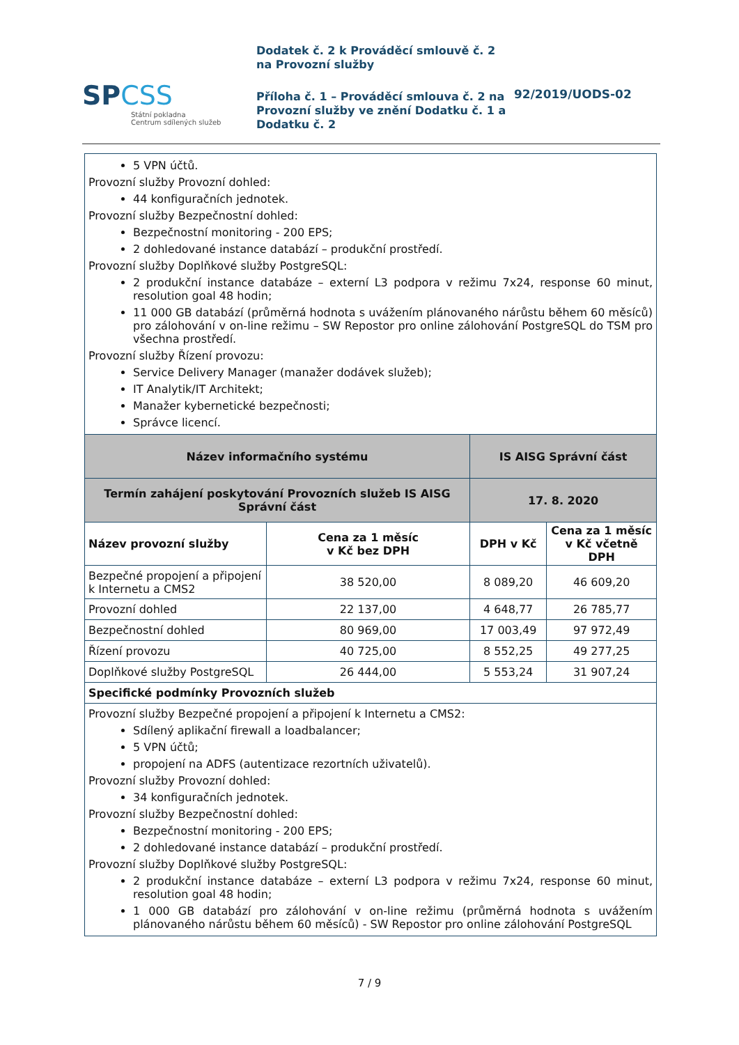SPCSS
Státní pokladna
Centrum sdílených služeb
Dodatek č. 2 k Prováděcí smlouvě č. 2
na Provozní služby
Příloha č. 1 – Prováděcí smlouva č. 2 na Provozní služby ve znění Dodatku č. 1 a Dodatku č. 2
92/2019/UODS-02
| 5 VPN účtů. Provozní služby Provozní dohled: 44 konfiguračních jednotek. Provozní služby Bezpečnostní dohled: Bezpečnostní monitoring - 200 EPS; 2 dohledované instance databází – produkční prostředí. Provozní služby Doplňkové služby PostgreSQL: 2 produkční instance databáze – externí L3 podpora v režimu 7x24, response 60 minut, resolution goal 48 hodin; 11 000 GB databází (průměrná hodnota s uvážením plánovaného nárůstu během 60 měsíců) pro zálohování v on-line režimu – SW Repostor pro online zálohování PostgreSQL do TSM pro všechna prostředí. Provozní služby Řízení provozu: Service Delivery Manager (manažer dodávek služeb); IT Analytik/IT Architekt; Manažer kybernetické bezpečnosti; Správce licencí. | | | |
| Název informačního systému | | IS AISG Správní část | |
| Termín zahájení poskytování Provozních služeb IS AISG Správní část | | 17. 8. 2020 | |
| Název provozní služby | Cena za 1 měsíc v Kč bez DPH | DPH v Kč | Cena za 1 měsíc v Kč včetně DPH |
| Bezpečné propojení a připojení k Internetu a CMS2 | 38 520,00 | 8 089,20 | 46 609,20 |
| Provozní dohled | 22 137,00 | 4 648,77 | 26 785,77 |
| Bezpečnostní dohled | 80 969,00 | 17 003,49 | 97 972,49 |
| Řízení provozu | 40 725,00 | 8 552,25 | 49 277,25 |
| Doplňkové služby PostgreSQL | 26 444,00 | 5 553,24 | 31 907,24 |
| Specifické podmínky Provozních služeb | | | |
| Provozní služby Bezpečné propojení a připojení k Internetu a CMS2: Sdílený aplikační firewall a loadbalancer; 5 VPN účtů; propojení na ADFS (autentizace rezortních uživatelů). Provozní služby Provozní dohled: 34 konfiguračních jednotek. Provozní služby Bezpečnostní dohled: Bezpečnostní monitoring - 200 EPS; 2 dohledované instance databází – produkční prostředí. Provozní služby Doplňkové služby PostgreSQL: 2 produkční instance databáze – externí L3 podpora v režimu 7x24, response 60 minut, resolution goal 48 hodin; 1 000 GB databází pro zálohování v on-line režimu (průměrná hodnota s uvážením plánovaného nárůstu během 60 měsíců) - SW Repostor pro online zálohování PostgreSQL | | | |
7 / 9